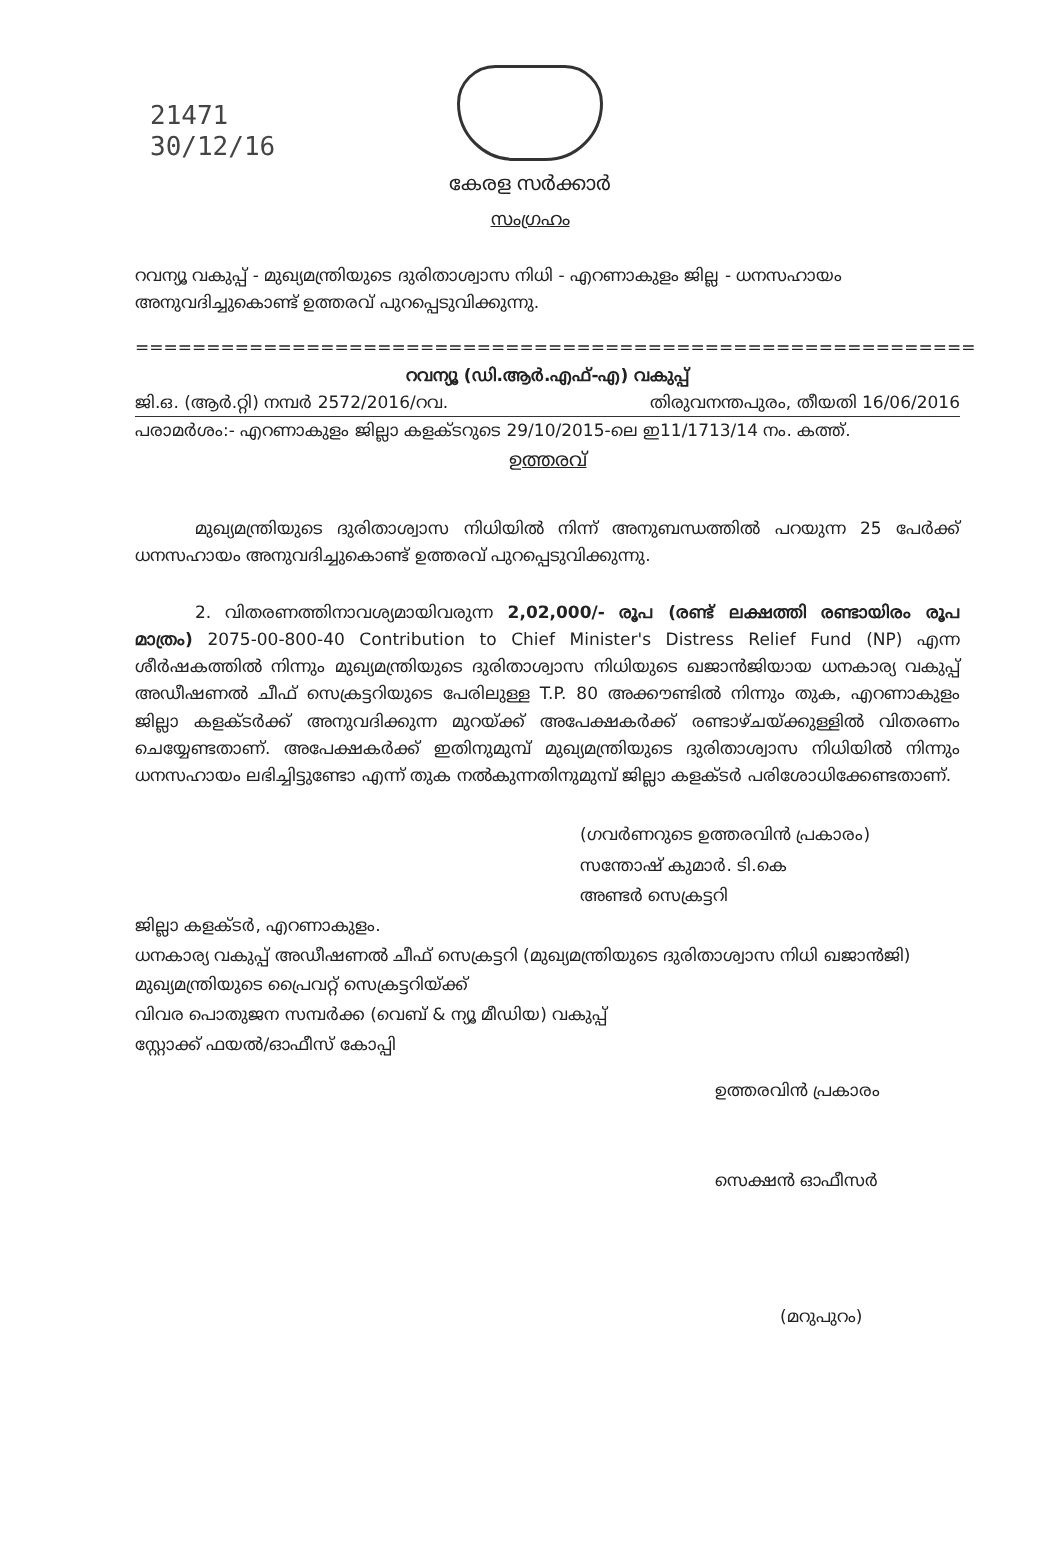21471
30/12/16
കേരള സർക്കാർ
സംഗ്രഹം
റവന്യൂ വകുപ്പ് - മുഖ്യമന്ത്രിയുടെ ദുരിതാശ്വാസ നിധി - എറണാകുളം ജില്ല - ധനസഹായം അനുവദിച്ചുകൊണ്ട് ഉത്തരവ് പുറപ്പെടുവിക്കുന്നു.
===========================================================
റവന്യൂ (ഡി.ആർ.എഫ്-എ) വകുപ്പ്
ജി.ഒ. (ആർ.റ്റി) നമ്പർ 2572/2016/റവ. തിരുവനന്തപുരം, തീയതി 16/06/2016
പരാമർശം:- എറണാകുളം ജില്ലാ കളക്ടറുടെ 29/10/2015-ലെ ഇ11/1713/14 നം. കത്ത്.
ഉത്തരവ്
മുഖ്യമന്ത്രിയുടെ ദുരിതാശ്വാസ നിധിയിൽ നിന്ന് അനുബന്ധത്തിൽ പറയുന്ന 25 പേർക്ക് ധനസഹായം അനുവദിച്ചുകൊണ്ട് ഉത്തരവ് പുറപ്പെടുവിക്കുന്നു.
2. വിതരണത്തിനാവശ്യമായിവരുന്ന 2,02,000/- രൂപ (രണ്ട് ലക്ഷത്തി രണ്ടായിരം രൂപ മാത്രം) 2075-00-800-40 Contribution to Chief Minister's Distress Relief Fund (NP) എന്ന ശീർഷകത്തിൽ നിന്നും മുഖ്യമന്ത്രിയുടെ ദുരിതാശ്വാസ നിധിയുടെ ഖജാൻജിയായ ധനകാര്യ വകുപ്പ് അഡീഷണൽ ചീഫ് സെക്രട്ടറിയുടെ പേരിലുള്ള T.P. 80 അക്കൗണ്ടിൽ നിന്നും തുക, എറണാകുളം ജില്ലാ കളക്ടർക്ക് അനുവദിക്കുന്ന മുറയ്ക്ക് അപേക്ഷകർക്ക് രണ്ടാഴ്ചയ്ക്കുള്ളിൽ വിതരണം ചെയ്യേണ്ടതാണ്. അപേക്ഷകർക്ക് ഇതിനുമുമ്പ് മുഖ്യമന്ത്രിയുടെ ദുരിതാശ്വാസ നിധിയിൽ നിന്നും ധനസഹായം ലഭിച്ചിട്ടുണ്ടോ എന്ന് തുക നൽകുന്നതിനുമുമ്പ് ജില്ലാ കളക്ടർ പരിശോധിക്കേണ്ടതാണ്.
(ഗവർണറുടെ ഉത്തരവിൻ പ്രകാരം)
സന്തോഷ് കുമാർ. ടി.കെ
അണ്ടർ സെക്രട്ടറി
ജില്ലാ കളക്ടർ, എറണാകുളം.
ധനകാര്യ വകുപ്പ് അഡീഷണൽ ചീഫ് സെക്രട്ടറി (മുഖ്യമന്ത്രിയുടെ ദുരിതാശ്വാസ നിധി ഖജാൻജി)
മുഖ്യമന്ത്രിയുടെ പ്രൈവറ്റ് സെക്രട്ടറിയ്ക്ക്
വിവര പൊതുജന സമ്പർക്ക (വെബ് & ന്യൂ മീഡിയ) വകുപ്പ്
സ്റ്റോക്ക് ഫയൽ/ഓഫീസ് കോപ്പി
ഉത്തരവിൻ പ്രകാരം
സെക്ഷൻ ഓഫീസർ
(മറുപുറം)